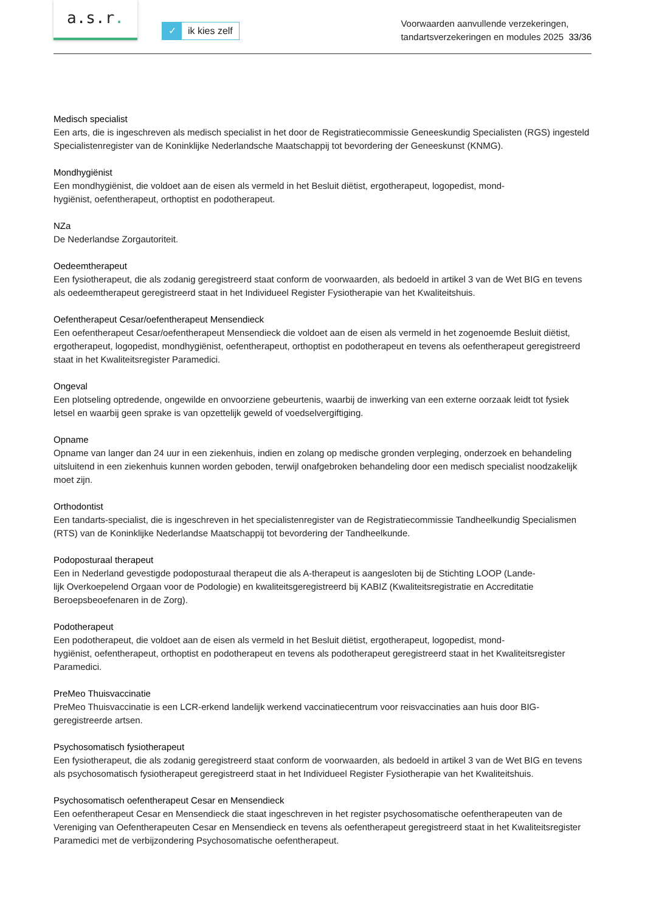a.s.r.
✓ ik kies zelf
Voorwaarden aanvullende verzekeringen,
tandartsverzekeringen en modules 2025 33/36
Medisch specialist
Een arts, die is ingeschreven als medisch specialist in het door de Registratiecommissie Geneeskundig Specialisten (RGS) ingesteld Specialistenregister van de Koninklijke Nederlandsche Maatschappij tot bevordering der Geneeskunst (KNMG).
Mondhygiënist
Een mondhygiënist, die voldoet aan de eisen als vermeld in het Besluit diëtist, ergotherapeut, logopedist, mond-
hygiënist, oefentherapeut, orthoptist en podotherapeut.
NZa
De Nederlandse Zorgautoriteit.
Oedeemtherapeut
Een fysiotherapeut, die als zodanig geregistreerd staat conform de voorwaarden, als bedoeld in artikel 3 van de Wet BIG en tevens als oedeemtherapeut geregistreerd staat in het Individueel Register Fysiotherapie van het Kwaliteitshuis.
Oefentherapeut Cesar/oefentherapeut Mensendieck
Een oefentherapeut Cesar/oefentherapeut Mensendieck die voldoet aan de eisen als vermeld in het zogenoemde Besluit diëtist, ergotherapeut, logopedist, mondhygiënist, oefentherapeut, orthoptist en podotherapeut en tevens als oefentherapeut geregistreerd staat in het Kwaliteitsregister Paramedici.
Ongeval
Een plotseling optredende, ongewilde en onvoorziene gebeurtenis, waarbij de inwerking van een externe oorzaak leidt tot fysiek letsel en waarbij geen sprake is van opzettelijk geweld of voedselvergiftiging.
Opname
Opname van langer dan 24 uur in een ziekenhuis, indien en zolang op medische gronden verpleging, onderzoek en behandeling uitsluitend in een ziekenhuis kunnen worden geboden, terwijl onafgebroken behandeling door een medisch specialist noodzakelijk moet zijn.
Orthodontist
Een tandarts-specialist, die is ingeschreven in het specialistenregister van de Registratiecommissie Tandheelkundig Specialismen (RTS) van de Koninklijke Nederlandse Maatschappij tot bevordering der Tandheelkunde.
Podoposturaal therapeut
Een in Nederland gevestigde podoposturaal therapeut die als A-therapeut is aangesloten bij de Stichting LOOP (Lande-
lijk Overkoepelend Orgaan voor de Podologie) en kwaliteitsgeregistreerd bij KABIZ (Kwaliteitsregistratie en Accreditatie Beroepsbeoefenaren in de Zorg).
Podotherapeut
Een podotherapeut, die voldoet aan de eisen als vermeld in het Besluit diëtist, ergotherapeut, logopedist, mond-
hygiënist, oefentherapeut, orthoptist en podotherapeut en tevens als podotherapeut geregistreerd staat in het Kwaliteitsregister Paramedici.
PreMeo Thuisvaccinatie
PreMeo Thuisvaccinatie is een LCR-erkend landelijk werkend vaccinatiecentrum voor reisvaccinaties aan huis door BIG-geregistreerde artsen.
Psychosomatisch fysiotherapeut
Een fysiotherapeut, die als zodanig geregistreerd staat conform de voorwaarden, als bedoeld in artikel 3 van de Wet BIG en tevens als psychosomatisch fysiotherapeut geregistreerd staat in het Individueel Register Fysiotherapie van het Kwaliteitshuis.
Psychosomatisch oefentherapeut Cesar en Mensendieck
Een oefentherapeut Cesar en Mensendieck die staat ingeschreven in het register psychosomatische oefentherapeuten van de Vereniging van Oefentherapeuten Cesar en Mensendieck en tevens als oefentherapeut geregistreerd staat in het Kwaliteitsregister Paramedici met de verbijzondering Psychosomatische oefentherapeut.